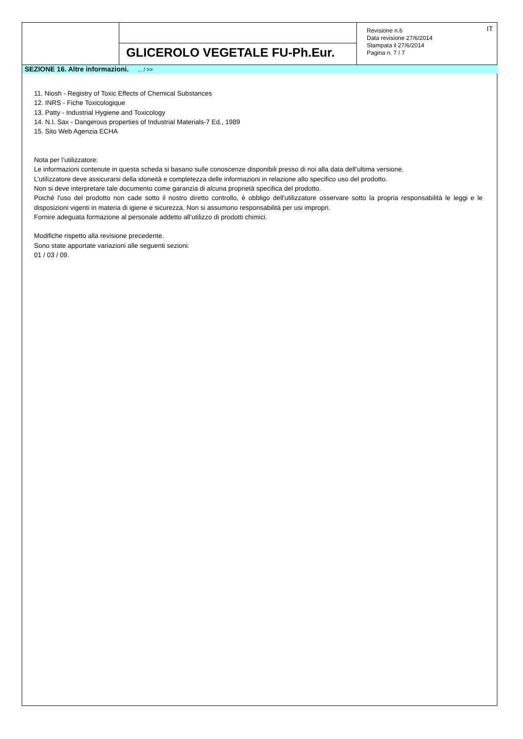GLICEROLO VEGETALE FU-Ph.Eur.
Revisione n.6
Data revisione 27/6/2014
Stampata il 27/6/2014
Pagina n. 7 / 7
IT
SEZIONE 16. Altre informazioni. ... / >>
11. Niosh - Registry of Toxic Effects of Chemical Substances
12. INRS - Fiche Toxicologique
13. Patty - Industrial Hygiene and Toxicology
14. N.I. Sax - Dangerous properties of Industrial Materials-7 Ed., 1989
15. Sito Web Agenzia ECHA
Nota per l’utilizzatore:
Le informazioni contenute in questa scheda si basano sulle conoscenze disponibili presso di noi alla data dell’ultima versione.
L’utilizzatore deve assicurarsi della idoneità e completezza delle informazioni in relazione allo specifico uso del prodotto.
Non si deve interpretare tale documento come garanzia di alcuna proprietà specifica del prodotto.
Poichè l'uso del prodotto non cade sotto il nostro diretto controllo, è obbligo dell'utilizzatore osservare sotto la propria responsabilità le leggi e le disposizioni vigenti in materia di igiene e sicurezza. Non si assumono responsabilità per usi impropri.
Fornire adeguata formazione al personale addetto all’utilizzo di prodotti chimici.
Modifiche rispetto alla revisione precedente.
Sono state apportate variazioni alle seguenti sezioni:
01 / 03 / 09.